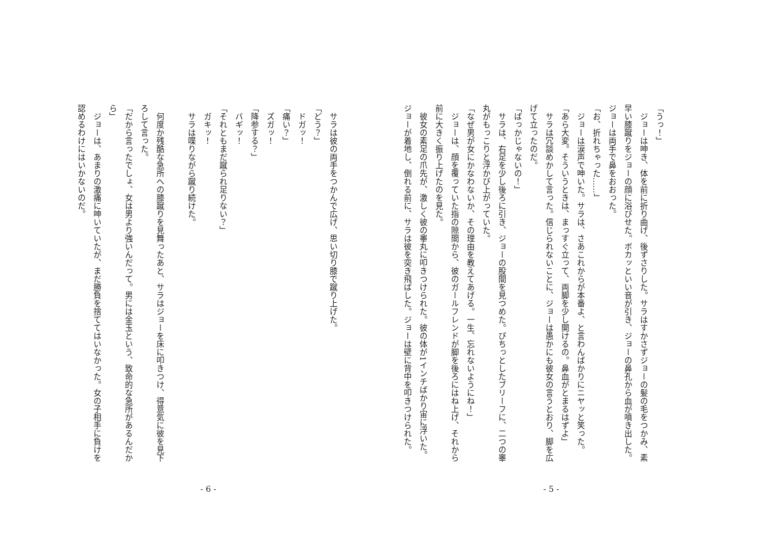「うっ！」
　ジョーは呻き、体を前に折り曲げ、後ずさりした。サラはすかさずジョーの髪の毛をつかみ、素早い膝蹴りをジョーの顔に浴びせた。ボカッといい音が引き、ジョーの鼻孔から血が噴き出した。ジョーは両手で鼻をおおった。
「お、折れちゃった……」
　ジョーは涙声で呻いた。サラは、さあこれからが本番よ、と言わんばかりにニヤッと笑った。
「あら大変。そういうときは、まっすぐ立って、両脚を少し開けるの。鼻血がとまるはずよ」
　サラは冗談めかして言った。信じられないことに、ジョーは愚かにも彼女の言うとおり、脚を広げて立ったのだ。
「ばっかじゃないの！」
　サラは、右足を少し後ろに引き、ジョーの股間を見つめた。ぴちっとしたブリーフに、二つの睾丸がもっこりと浮かび上がっていた。
「なぜ男が女にかなわないか、その理由を教えてあげる。一生、忘れないようにね！」
　ジョーは、顔を覆っていた指の隙間から、彼のガールフレンドが脚を後ろにはね上げ、それから前に大きく振り上げたのを見た。
　彼女の素足の爪先が、激しく彼の睾丸に叩きつけられた。彼の体が1インチばかり宙に浮いた。ジョーが着地し、倒れる前に、サラは彼を突き飛ばした。ジョーは壁に背中を叩きつけられた。
- 5 -
　サラは彼の両手をつかんで広げ、思い切り膝で蹴り上げた。
「どう？」
　ドガッ！
「痛い？」
　ズガッ！
「降参する？」
　バギッ！
「それともまだ蹴られ足りない？」
　ガキッ！
　サラは喋りながら蹴り続けた。
　何度か残酷な急所への膝蹴りを見舞ったあと、サラはジョーを床に叩きつけ、得意気に彼を見下ろして言った。
「だから言ったでしょ、女は男より強いんだって。男には金玉という、致命的な急所があるんだから」
　ジョーは、あまりの激痛に呻いていたが、まだ勝負を捨ててはいなかった。女の子相手に負けを認めるわけにはいかないのだ。
- 6 -